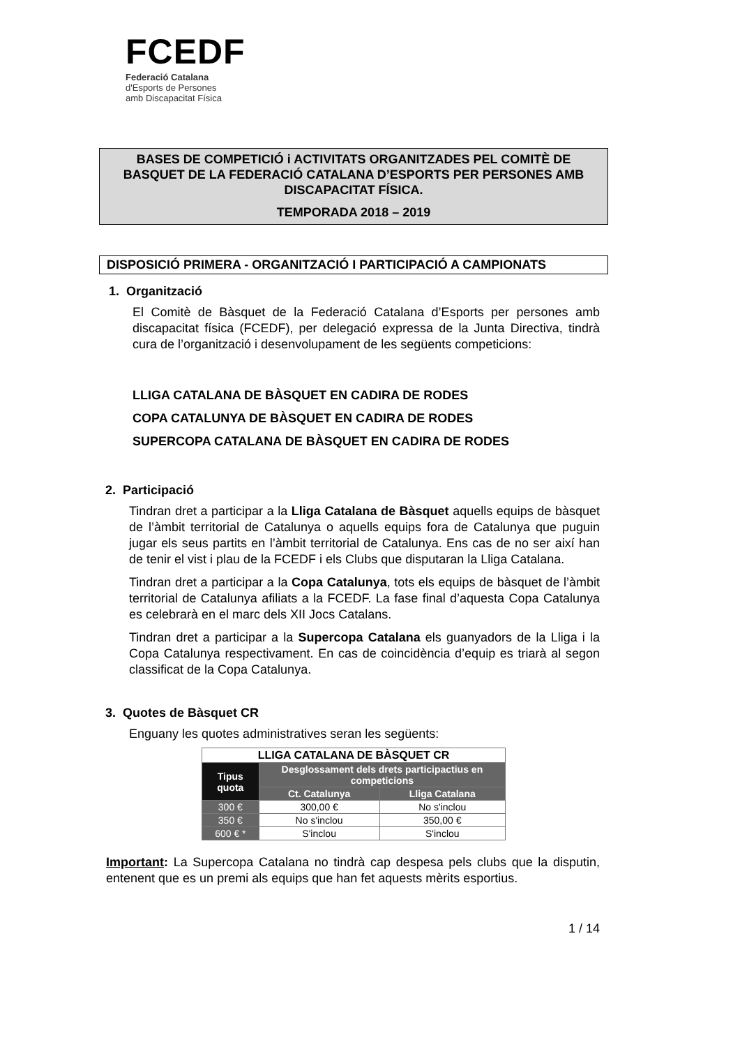FCEDF
Federació Catalana
d'Esports de Persones
amb Discapacitat Física
BASES DE COMPETICIÓ i ACTIVITATS ORGANITZADES PEL COMITÈ DE BASQUET DE LA FEDERACIÓ CATALANA D’ESPORTS PER PERSONES AMB DISCAPACITAT FÍSICA.
TEMPORADA 2018 – 2019
DISPOSICIÓ PRIMERA - ORGANITZACIÓ I PARTICIPACIÓ A CAMPIONATS
1. Organització
El Comitè de Bàsquet de la Federació Catalana d’Esports per persones amb discapacitat física (FCEDF), per delegació expressa de la Junta Directiva, tindrà cura de l’organització i desenvolupament de les següents competicions:
LLIGA CATALANA DE BÀSQUET EN CADIRA DE RODES
COPA CATALUNYA DE BÀSQUET EN CADIRA DE RODES
SUPERCOPA CATALANA DE BÀSQUET EN CADIRA DE RODES
2. Participació
Tindran dret a participar a la Lliga Catalana de Bàsquet aquells equips de bàsquet de l’àmbit territorial de Catalunya o aquells equips fora de Catalunya que puguin jugar els seus partits en l’àmbit territorial de Catalunya. Ens cas de no ser així han de tenir el vist i plau de la FCEDF i els Clubs que disputaran la Lliga Catalana.
Tindran dret a participar a la Copa Catalunya, tots els equips de bàsquet de l’àmbit territorial de Catalunya afiliats a la FCEDF. La fase final d’aquesta Copa Catalunya es celebrarà en el marc dels XII Jocs Catalans.
Tindran dret a participar a la Supercopa Catalana els guanyadors de la Lliga i la Copa Catalunya respectivament. En cas de coincidència d’equip es triarà al segon classificat de la Copa Catalunya.
3. Quotes de Bàsquet CR
Enguany les quotes administratives seran les següents:
| LLIGA CATALANA DE BÀSQUET CR | | |
| --- | --- | --- |
| Tipus quota | Desglossament dels drets participactius en competicions | |
| | Ct. Catalunya | Lliga Catalana |
| 300 € | 300,00 € | No s'inclou |
| 350 € | No s'inclou | 350,00 € |
| 600 € * | S'inclou | S'inclou |
Important: La Supercopa Catalana no tindrà cap despesa pels clubs que la disputin, entenent que es un premi als equips que han fet aquests mèrits esportius.
1 / 14